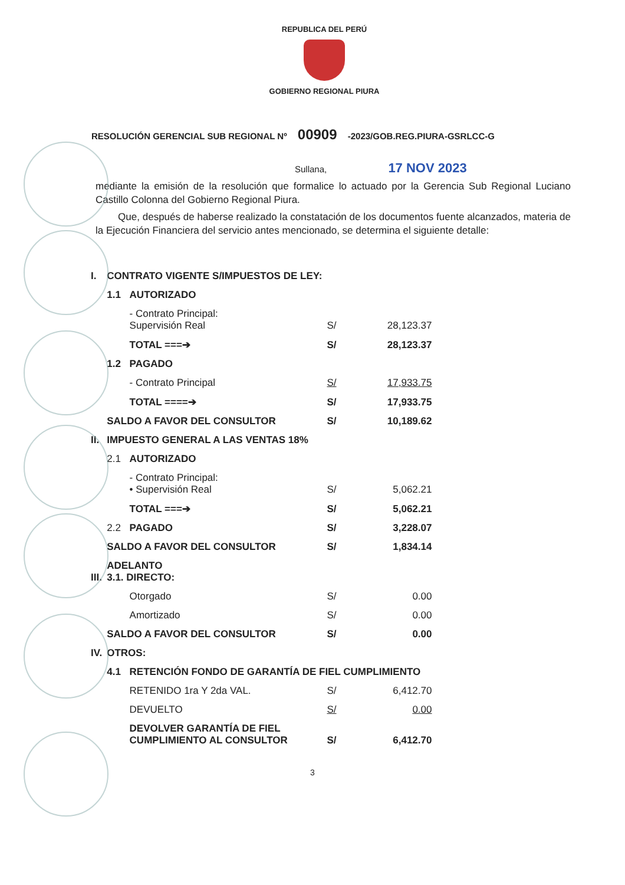REPUBLICA DEL PERÚ
GOBIERNO REGIONAL PIURA
RESOLUCIÓN GERENCIAL SUB REGIONAL Nº 00909 -2023/GOB.REG.PIURA-GSRLCC-G
Sullana, 17 NOV 2023
mediante la emisión de la resolución que formalice lo actuado por la Gerencia Sub Regional Luciano Castillo Colonna del Gobierno Regional Piura.
Que, después de haberse realizado la constatación de los documentos fuente alcanzados, materia de la Ejecución Financiera del servicio antes mencionado, se determina el siguiente detalle:
| I. | CONTRATO VIGENTE S/IMPUESTOS DE LEY: | | | |
| | 1.1 | AUTORIZADO | | |
| | | - Contrato Principal: Supervisión Real | S/ | 28,123.37 |
| | | TOTAL ===➔ | S/ | 28,123.37 |
| | 1.2 | PAGADO | | |
| | | - Contrato Principal | S/ | 17,933.75 |
| | | TOTAL ====➔ | S/ | 17,933.75 |
| | SALDO A FAVOR DEL CONSULTOR | | S/ | 10,189.62 |
| II. | IMPUESTO GENERAL A LAS VENTAS 18% | | | |
| | 2.1 | AUTORIZADO | | |
| | | - Contrato Principal: • Supervisión Real | S/ | 5,062.21 |
| | | TOTAL ===➔ | S/ | 5,062.21 |
| | 2.2 | PAGADO | S/ | 3,228.07 |
| | SALDO A FAVOR DEL CONSULTOR | | S/ | 1,834.14 |
| III. | ADELANTO 3.1. DIRECTO: | | | |
| | | Otorgado | S/ | 0.00 |
| | | Amortizado | S/ | 0.00 |
| | SALDO A FAVOR DEL CONSULTOR | | S/ | 0.00 |
| IV. | OTROS: | | | |
| | 4.1 | RETENCIÓN FONDO DE GARANTÍA DE FIEL CUMPLIMIENTO | | |
| | | RETENIDO 1ra Y 2da VAL. | S/ | 6,412.70 |
| | | DEVUELTO | S/ | 0.00 |
| | | DEVOLVER GARANTÍA DE FIEL CUMPLIMIENTO AL CONSULTOR | S/ | 6,412.70 |
3